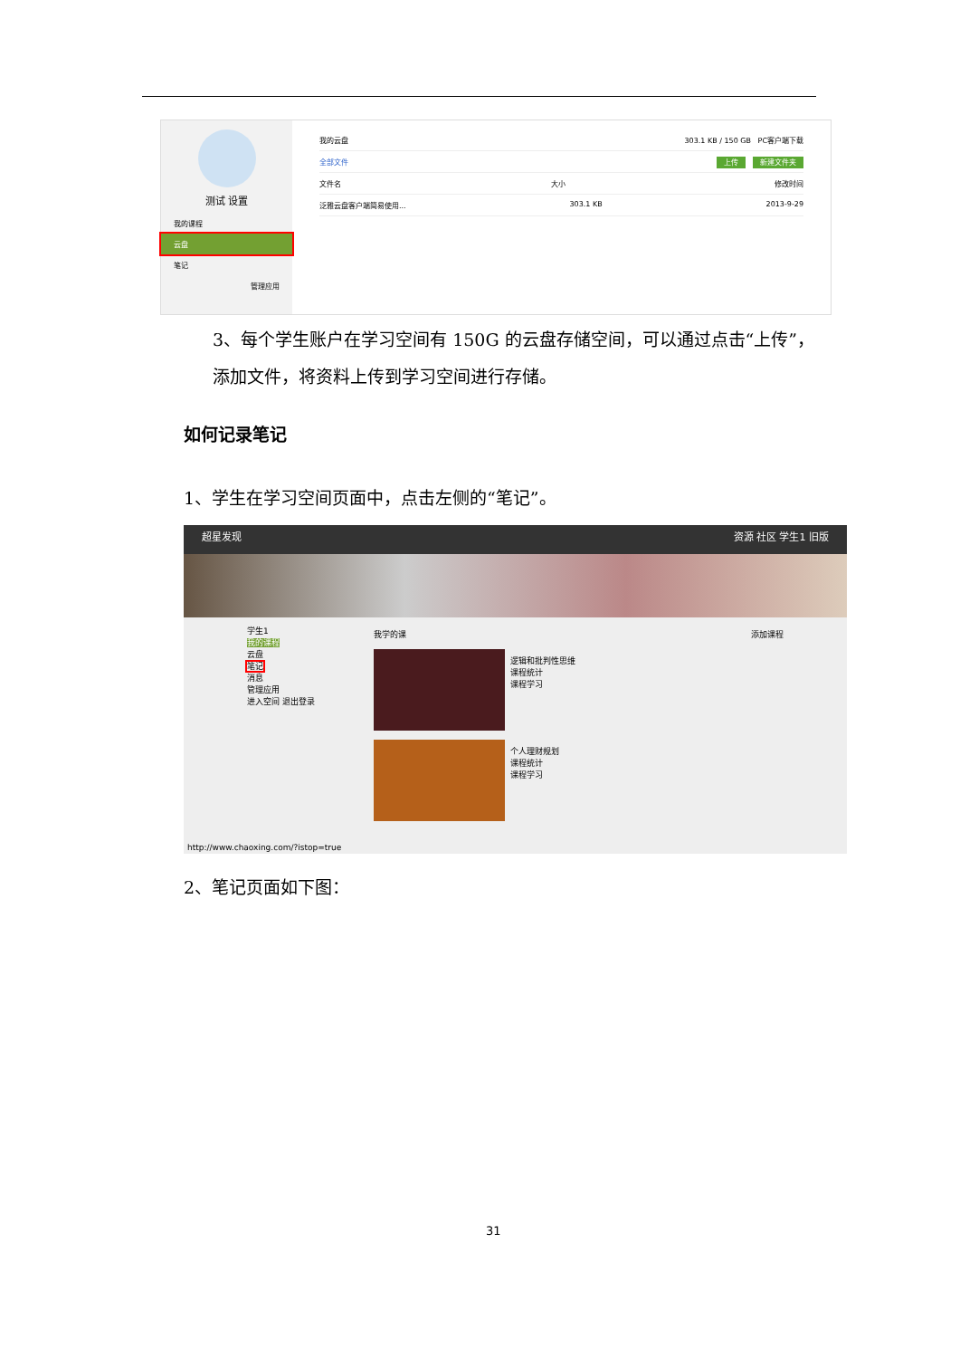测试 设置
我的课程
云盘
笔记
管理应用
我的云盘 303.1 KB / 150 GB PC客户端下载
全部文件 上传 新建文件夹
文件名 大小 修改时间
泛雅云盘客户端简易使用... 303.1 KB 2013-9-29
3、每个学生账户在学习空间有 150G 的云盘存储空间，可以通过点击“上传”，添加文件，将资料上传到学习空间进行存储。
如何记录笔记
1、学生在学习空间页面中，点击左侧的“笔记”。
超星发现 资源 社区 学生1 旧版
学生1
我的课程
云盘
笔记
消息
管理应用
进入空间 退出登录
我学的课 添加课程
逻辑和批判性思维
课程统计
课程学习
个人理财规划
课程统计
课程学习
http://www.chaoxing.com/?istop=true
2、笔记页面如下图：
31